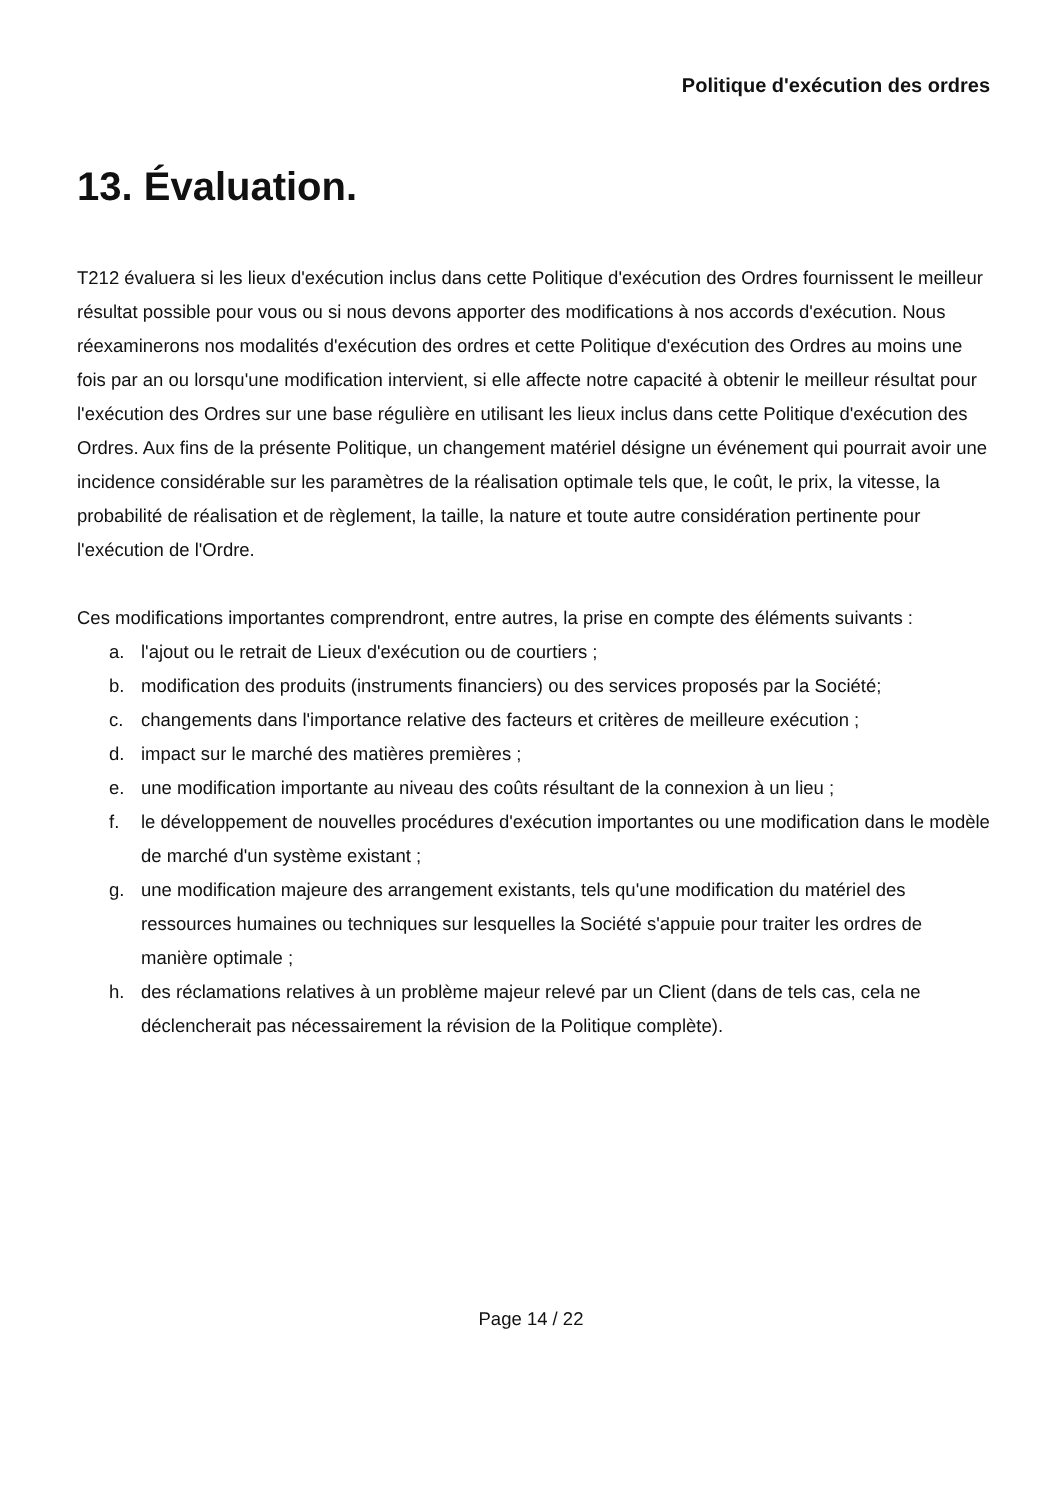Politique d'exécution des ordres
13. Évaluation.
T212 évaluera si les lieux d'exécution inclus dans cette Politique d'exécution des Ordres fournissent le meilleur résultat possible pour vous ou si nous devons apporter des modifications à nos accords d'exécution. Nous réexaminerons nos modalités d'exécution des ordres et cette Politique d'exécution des Ordres au moins une fois par an ou lorsqu'une modification intervient, si elle affecte notre capacité à obtenir le meilleur résultat pour l'exécution des Ordres sur une base régulière en utilisant les lieux inclus dans cette Politique d'exécution des Ordres. Aux fins de la présente Politique, un changement matériel désigne un événement qui pourrait avoir une incidence considérable sur les paramètres de la réalisation optimale tels que, le coût, le prix, la vitesse, la probabilité de réalisation et de règlement, la taille, la nature et toute autre considération pertinente pour l'exécution de l'Ordre.
Ces modifications importantes comprendront, entre autres, la prise en compte des éléments suivants :
a. l'ajout ou le retrait de Lieux d'exécution ou de courtiers ;
b. modification des produits (instruments financiers) ou des services proposés par la Société;
c. changements dans l'importance relative des facteurs et critères de meilleure exécution ;
d. impact sur le marché des matières premières ;
e. une modification importante au niveau des coûts résultant de la connexion à un lieu ;
f. le développement de nouvelles procédures d'exécution importantes ou une modification dans le modèle de marché d'un système existant ;
g. une modification majeure des arrangement existants, tels qu'une modification du matériel des ressources humaines ou techniques sur lesquelles la Société s'appuie pour traiter les ordres de manière optimale ;
h. des réclamations relatives à un problème majeur relevé par un Client (dans de tels cas, cela ne déclencherait pas nécessairement la révision de la Politique complète).
Page 14 / 22